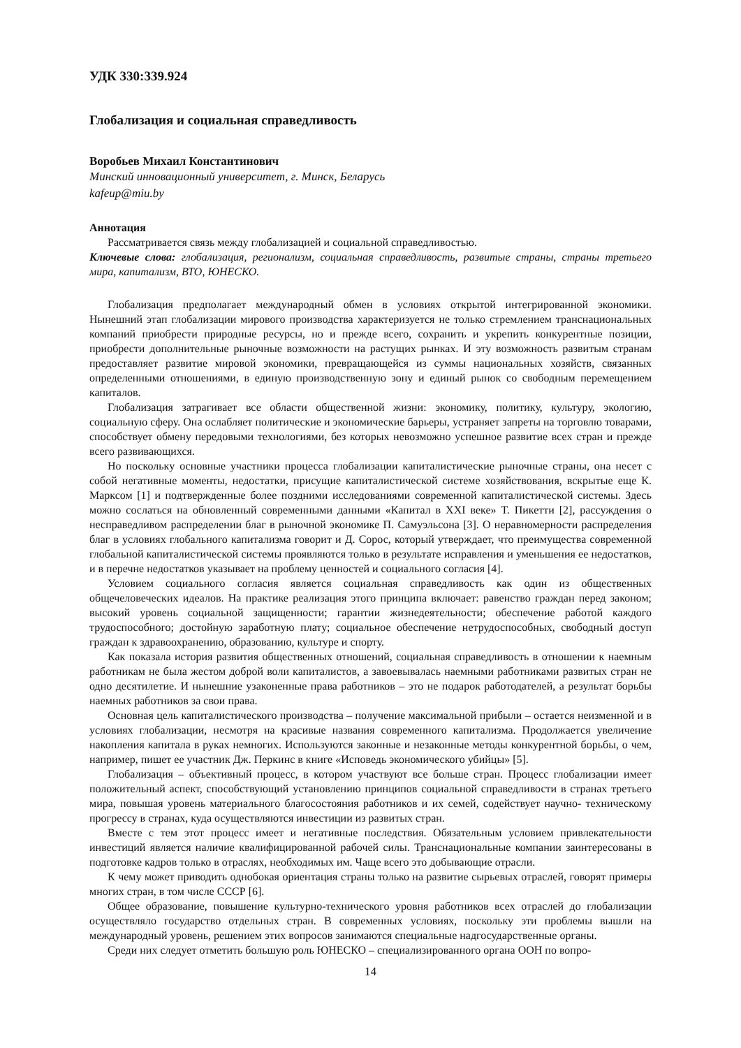УДК 330:339.924
Глобализация и социальная справедливость
Воробьев Михаил Константинович
Минский инновационный университет, г. Минск, Беларусь
kafeup@miu.by
Аннотация
Рассматривается связь между глобализацией и социальной справедливостью.
Ключевые слова: глобализация, регионализм, социальная справедливость, развитые страны, страны третьего мира, капитализм, ВТО, ЮНЕСКО.
Глобализация предполагает международный обмен в условиях открытой интегрированной экономики. Нынешний этап глобализации мирового производства характеризуется не только стремлением транснациональных компаний приобрести природные ресурсы, но и прежде всего, сохранить и укрепить конкурентные позиции, приобрести дополнительные рыночные возможности на растущих рынках. И эту возможность развитым странам предоставляет развитие мировой экономики, превращающейся из суммы национальных хозяйств, связанных определенными отношениями, в единую производственную зону и единый рынок со свободным перемещением капиталов.
Глобализация затрагивает все области общественной жизни: экономику, политику, культуру, экологию, социальную сферу. Она ослабляет политические и экономические барьеры, устраняет запреты на торговлю товарами, способствует обмену передовыми технологиями, без которых невозможно успешное развитие всех стран и прежде всего развивающихся.
Но поскольку основные участники процесса глобализации капиталистические рыночные страны, она несет с собой негативные моменты, недостатки, присущие капиталистической системе хозяйствования, вскрытые еще К. Марксом [1] и подтвержденные более поздними исследованиями современной капиталистической системы. Здесь можно сослаться на обновленный современными данными «Капитал в XXI веке» Т. Пикетти [2], рассуждения о несправедливом распределении благ в рыночной экономике П. Самуэльсона [3]. О неравномерности распределения благ в условиях глобального капитализма говорит и Д. Сорос, который утверждает, что преимущества современной глобальной капиталистической системы проявляются только в результате исправления и уменьшения ее недостатков, и в перечне недостатков указывает на проблему ценностей и социального согласия [4].
Условием социального согласия является социальная справедливость как один из общественных общечеловеческих идеалов. На практике реализация этого принципа включает: равенство граждан перед законом; высокий уровень социальной защищенности; гарантии жизнедеятельности; обеспечение работой каждого трудоспособного; достойную заработную плату; социальное обеспечение нетрудоспособных, свободный доступ граждан к здравоохранению, образованию, культуре и спорту.
Как показала история развития общественных отношений, социальная справедливость в отношении к наемным работникам не была жестом доброй воли капиталистов, а завоевывалась наемными работниками развитых стран не одно десятилетие. И нынешние узаконенные права работников – это не подарок работодателей, а результат борьбы наемных работников за свои права.
Основная цель капиталистического производства – получение максимальной прибыли – остается неизменной и в условиях глобализации, несмотря на красивые названия современного капитализма. Продолжается увеличение накопления капитала в руках немногих. Используются законные и незаконные методы конкурентной борьбы, о чем, например, пишет ее участник Дж. Перкинс в книге «Исповедь экономического убийцы» [5].
Глобализация – объективный процесс, в котором участвуют все больше стран. Процесс глобализации имеет положительный аспект, способствующий установлению принципов социальной справедливости в странах третьего мира, повышая уровень материального благосостояния работников и их семей, содействует научно- техническому прогрессу в странах, куда осуществляются инвестиции из развитых стран.
Вместе с тем этот процесс имеет и негативные последствия. Обязательным условием привлекательности инвестиций является наличие квалифицированной рабочей силы. Транснациональные компании заинтересованы в подготовке кадров только в отраслях, необходимых им. Чаще всего это добывающие отрасли.
К чему может приводить однобокая ориентация страны только на развитие сырьевых отраслей, говорят примеры многих стран, в том числе СССР [6].
Общее образование, повышение культурно-технического уровня работников всех отраслей до глобализации осуществляло государство отдельных стран. В современных условиях, поскольку эти проблемы вышли на международный уровень, решением этих вопросов занимаются специальные надгосударственные органы.
Среди них следует отметить большую роль ЮНЕСКО – специализированного органа ООН по вопро-
14